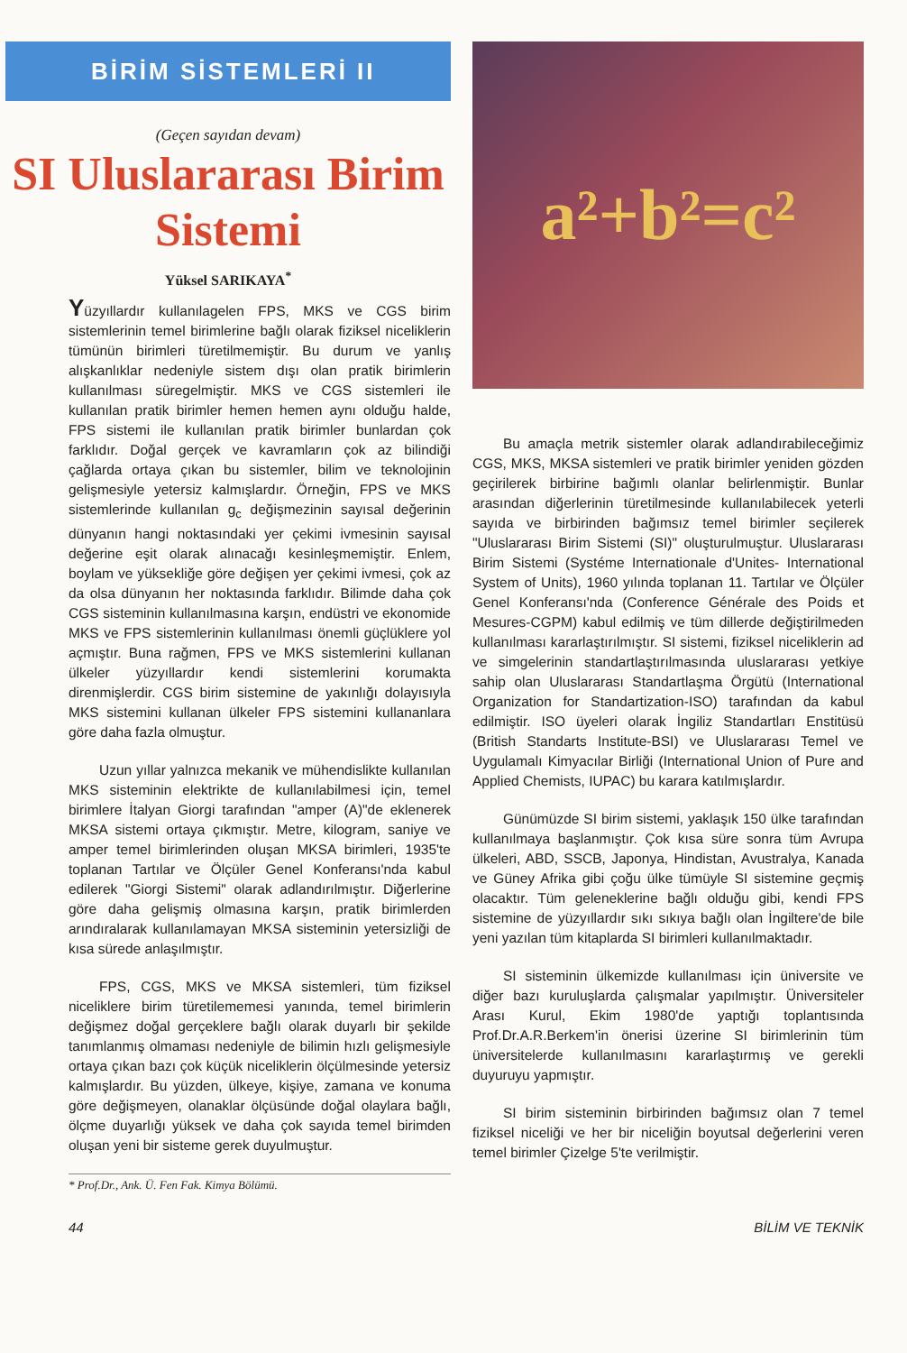BİRİM SİSTEMLERİ II
(Geçen sayıdan devam)
SI Uluslararası Birim Sistemi
Yüksel SARIKAYA<sup>*</sup>
Yüzyıllardır kullanılagelen FPS, MKS ve CGS birim sistemlerinin temel birimlerine bağlı olarak fiziksel niceliklerin tümünün birimleri türetilmemiştir. Bu durum ve yanlış alışkanlıklar nedeniyle sistem dışı olan pratik birimlerin kullanılması süregelmiştir. MKS ve CGS sistemleri ile kullanılan pratik birimler hemen hemen aynı olduğu halde, FPS sistemi ile kullanılan pratik birimler bunlardan çok farklıdır. Doğal gerçek ve kavramların çok az bilindiği çağlarda ortaya çıkan bu sistemler, bilim ve teknolojinin gelişmesiyle yetersiz kalmışlardır. Örneğin, FPS ve MKS sistemlerinde kullanılan g<sub>c</sub> değişmezinin sayısal değerinin dünyanın hangi noktasındaki yer çekimi ivmesinin sayısal değerine eşit olarak alınacağı kesinleşmemiştir. Enlem, boylam ve yüksekliğe göre değişen yer çekimi ivmesi, çok az da olsa dünyanın her noktasında farklıdır. Bilimde daha çok CGS sisteminin kullanılmasına karşın, endüstri ve ekonomide MKS ve FPS sistemlerinin kullanılması önemli güçlüklere yol açmıştır. Buna rağmen, FPS ve MKS sistemlerini kullanan ülkeler yüzyıllardır kendi sistemlerini korumakta direnmişlerdir. CGS birim sistemine de yakınlığı dolayısıyla MKS sistemini kullanan ülkeler FPS sistemini kullananlara göre daha fazla olmuştur.
Uzun yıllar yalnızca mekanik ve mühendislikte kullanılan MKS sisteminin elektrikte de kullanılabilmesi için, temel birimlere İtalyan Giorgi tarafından "amper (A)"de eklenerek MKSA sistemi ortaya çıkmıştır. Metre, kilogram, saniye ve amper temel birimlerinden oluşan MKSA birimleri, 1935'te toplanan Tartılar ve Ölçüler Genel Konferansı'nda kabul edilerek "Giorgi Sistemi" olarak adlandırılmıştır. Diğerlerine göre daha gelişmiş olmasına karşın, pratik birimlerden arındıralarak kullanılamayan MKSA sisteminin yetersizliği de kısa sürede anlaşılmıştır.
FPS, CGS, MKS ve MKSA sistemleri, tüm fiziksel niceliklere birim türetilememesi yanında, temel birimlerin değişmez doğal gerçeklere bağlı olarak duyarlı bir şekilde tanımlanmış olmaması nedeniyle de bilimin hızlı gelişmesiyle ortaya çıkan bazı çok küçük niceliklerin ölçülmesinde yetersiz kalmışlardır. Bu yüzden, ülkeye, kişiye, zamana ve konuma göre değişmeyen, olanaklar ölçüsünde doğal olaylara bağlı, ölçme duyarlığı yüksek ve daha çok sayıda temel birimden oluşan yeni bir sisteme gerek duyulmuştur.
* Prof.Dr., Ank. Ü. Fen Fak. Kimya Bölümü.
a²+b²=c²
Bu amaçla metrik sistemler olarak adlandırabileceğimiz CGS, MKS, MKSA sistemleri ve pratik birimler yeniden gözden geçirilerek birbirine bağımlı olanlar belirlenmiştir. Bunlar arasından diğerlerinin türetilmesinde kullanılabilecek yeterli sayıda ve birbirinden bağımsız temel birimler seçilerek "Uluslararası Birim Sistemi (SI)" oluşturulmuştur. Uluslararası Birim Sistemi (Systéme Internationale d'Unites- International System of Units), 1960 yılında toplanan 11. Tartılar ve Ölçüler Genel Konferansı'nda (Conference Générale des Poids et Mesures-CGPM) kabul edilmiş ve tüm dillerde değiştirilmeden kullanılması kararlaştırılmıştır. SI sistemi, fiziksel niceliklerin ad ve simgelerinin standartlaştırılmasında uluslararası yetkiye sahip olan Uluslararası Standartlaşma Örgütü (International Organization for Standartization-ISO) tarafından da kabul edilmiştir. ISO üyeleri olarak İngiliz Standartları Enstitüsü (British Standarts Institute-BSI) ve Uluslararası Temel ve Uygulamalı Kimyacılar Birliği (International Union of Pure and Applied Chemists, IUPAC) bu karara katılmışlardır.
Günümüzde SI birim sistemi, yaklaşık 150 ülke tarafından kullanılmaya başlanmıştır. Çok kısa süre sonra tüm Avrupa ülkeleri, ABD, SSCB, Japonya, Hindistan, Avustralya, Kanada ve Güney Afrika gibi çoğu ülke tümüyle SI sistemine geçmiş olacaktır. Tüm geleneklerine bağlı olduğu gibi, kendi FPS sistemine de yüzyıllardır sıkı sıkıya bağlı olan İngiltere'de bile yeni yazılan tüm kitaplarda SI birimleri kullanılmaktadır.
SI sisteminin ülkemizde kullanılması için üniversite ve diğer bazı kuruluşlarda çalışmalar yapılmıştır. Üniversiteler Arası Kurul, Ekim 1980'de yaptığı toplantısında Prof.Dr.A.R.Berkem'in önerisi üzerine SI birimlerinin tüm üniversitelerde kullanılmasını kararlaştırmış ve gerekli duyuruyu yapmıştır.
SI birim sisteminin birbirinden bağımsız olan 7 temel fiziksel niceliği ve her bir niceliğin boyutsal değerlerini veren temel birimler Çizelge 5'te verilmiştir.
44 BİLİM VE TEKNİK